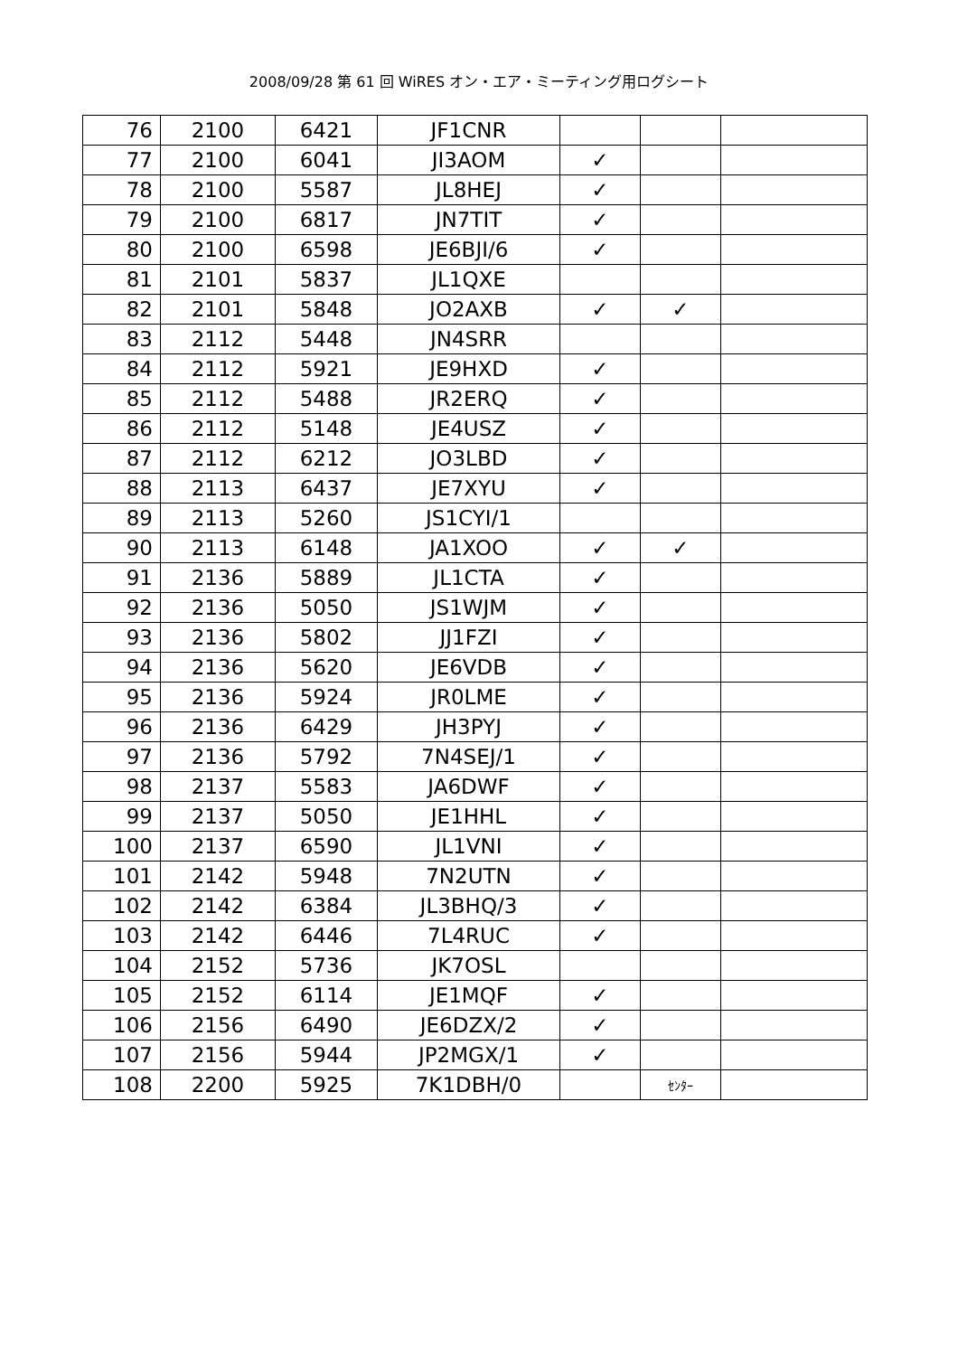2008/09/28 第 61 回 WiRES オン・エア・ミーティング用ログシート
| 76 | 2100 | 6421 | JF1CNR | | | |
| 77 | 2100 | 6041 | JI3AOM | ✓ | | |
| 78 | 2100 | 5587 | JL8HEJ | ✓ | | |
| 79 | 2100 | 6817 | JN7TIT | ✓ | | |
| 80 | 2100 | 6598 | JE6BJI/6 | ✓ | | |
| 81 | 2101 | 5837 | JL1QXE | | | |
| 82 | 2101 | 5848 | JO2AXB | ✓ | ✓ | |
| 83 | 2112 | 5448 | JN4SRR | | | |
| 84 | 2112 | 5921 | JE9HXD | ✓ | | |
| 85 | 2112 | 5488 | JR2ERQ | ✓ | | |
| 86 | 2112 | 5148 | JE4USZ | ✓ | | |
| 87 | 2112 | 6212 | JO3LBD | ✓ | | |
| 88 | 2113 | 6437 | JE7XYU | ✓ | | |
| 89 | 2113 | 5260 | JS1CYI/1 | | | |
| 90 | 2113 | 6148 | JA1XOO | ✓ | ✓ | |
| 91 | 2136 | 5889 | JL1CTA | ✓ | | |
| 92 | 2136 | 5050 | JS1WJM | ✓ | | |
| 93 | 2136 | 5802 | JJ1FZI | ✓ | | |
| 94 | 2136 | 5620 | JE6VDB | ✓ | | |
| 95 | 2136 | 5924 | JR0LME | ✓ | | |
| 96 | 2136 | 6429 | JH3PYJ | ✓ | | |
| 97 | 2136 | 5792 | 7N4SEJ/1 | ✓ | | |
| 98 | 2137 | 5583 | JA6DWF | ✓ | | |
| 99 | 2137 | 5050 | JE1HHL | ✓ | | |
| 100 | 2137 | 6590 | JL1VNI | ✓ | | |
| 101 | 2142 | 5948 | 7N2UTN | ✓ | | |
| 102 | 2142 | 6384 | JL3BHQ/3 | ✓ | | |
| 103 | 2142 | 6446 | 7L4RUC | ✓ | | |
| 104 | 2152 | 5736 | JK7OSL | | | |
| 105 | 2152 | 6114 | JE1MQF | ✓ | | |
| 106 | 2156 | 6490 | JE6DZX/2 | ✓ | | |
| 107 | 2156 | 5944 | JP2MGX/1 | ✓ | | |
| 108 | 2200 | 5925 | 7K1DBH/0 | | ｾﾝﾀｰ | |